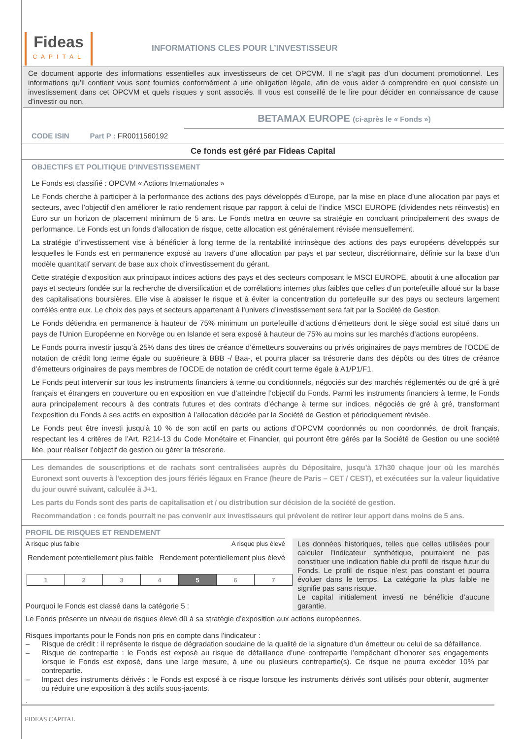Fideas
CAPITAL
INFORMATIONS CLES POUR L’INVESTISSEUR
Ce document apporte des informations essentielles aux investisseurs de cet OPCVM. Il ne s’agit pas d’un document promotionnel. Les informations qu’il contient vous sont fournies conformément à une obligation légale, afin de vous aider à comprendre en quoi consiste un investissement dans cet OPCVM et quels risques y sont associés. Il vous est conseillé de le lire pour décider en connaissance de cause d’investir ou non.
BETAMAX EUROPE (ci-après le « Fonds »)
CODE ISIN Part P : FR0011560192
Ce fonds est géré par Fideas Capital
OBJECTIFS ET POLITIQUE D’INVESTISSEMENT
Le Fonds est classifié : OPCVM « Actions Internationales »
Le Fonds cherche à participer à la performance des actions des pays développés d’Europe, par la mise en place d’une allocation par pays et secteurs, avec l’objectif d’en améliorer le ratio rendement risque par rapport à celui de l’indice MSCI EUROPE (dividendes nets réinvestis) en Euro sur un horizon de placement minimum de 5 ans. Le Fonds mettra en œuvre sa stratégie en concluant principalement des swaps de performance. Le Fonds est un fonds d’allocation de risque, cette allocation est généralement révisée mensuellement.
La stratégie d’investissement vise à bénéficier à long terme de la rentabilité intrinsèque des actions des pays européens développés sur lesquelles le Fonds est en permanence exposé au travers d’une allocation par pays et par secteur, discrétionnaire, définie sur la base d’un modèle quantitatif servant de base aux choix d’investissement du gérant.
Cette stratégie d’exposition aux principaux indices actions des pays et des secteurs composant le MSCI EUROPE, aboutit à une allocation par pays et secteurs fondée sur la recherche de diversification et de corrélations internes plus faibles que celles d’un portefeuille alloué sur la base des capitalisations boursières. Elle vise à abaisser le risque et à éviter la concentration du portefeuille sur des pays ou secteurs largement corrélés entre eux. Le choix des pays et secteurs appartenant à l’univers d’investissement sera fait par la Société de Gestion.
Le Fonds détiendra en permanence à hauteur de 75% minimum un portefeuille d’actions d’émetteurs dont le siège social est situé dans un pays de l’Union Européenne en Norvège ou en Islande et sera exposé à hauteur de 75% au moins sur les marchés d’actions européens.
Le Fonds pourra investir jusqu’à 25% dans des titres de créance d’émetteurs souverains ou privés originaires de pays membres de l’OCDE de notation de crédit long terme égale ou supérieure à BBB -/ Baa-, et pourra placer sa trésorerie dans des dépôts ou des titres de créance d’émetteurs originaires de pays membres de l’OCDE de notation de crédit court terme égale à A1/P1/F1.
Le Fonds peut intervenir sur tous les instruments financiers à terme ou conditionnels, négociés sur des marchés réglementés ou de gré à gré français et étrangers en couverture ou en exposition en vue d’atteindre l’objectif du Fonds. Parmi les instruments financiers à terme, le Fonds aura principalement recours à des contrats futures et des contrats d’échange à terme sur indices, négociés de gré à gré, transformant l’exposition du Fonds à ses actifs en exposition à l’allocation décidée par la Société de Gestion et périodiquement révisée.
Le Fonds peut être investi jusqu’à 10 % de son actif en parts ou actions d’OPCVM coordonnés ou non coordonnés, de droit français, respectant les 4 critères de l’Art. R214-13 du Code Monétaire et Financier, qui pourront être gérés par la Société de Gestion ou une société liée, pour réaliser l’objectif de gestion ou gérer la trésorerie.
Les demandes de souscriptions et de rachats sont centralisées auprès du Dépositaire, jusqu’à 17h30 chaque jour où les marchés Euronext sont ouverts à l'exception des jours fériés légaux en France (heure de Paris – CET / CEST), et exécutées sur la valeur liquidative du jour ouvré suivant, calculée à J+1.
Les parts du Fonds sont des parts de capitalisation et / ou distribution sur décision de la société de gestion.
Recommandation : ce fonds pourrait ne pas convenir aux investisseurs qui prévoient de retirer leur apport dans moins de 5 ans.
PROFIL DE RISQUES ET RENDEMENT
A risque plus faible A risque plus élevé
Rendement potentiellement plus faible Rendement potentiellement plus élevé
| 1 | 2 | 3 | 4 | 5 | 6 | 7 |
Pourquoi le Fonds est classé dans la catégorie 5 :
Les données historiques, telles que celles utilisées pour calculer l’indicateur synthétique, pourraient ne pas constituer une indication fiable du profil de risque futur du Fonds. Le profil de risque n’est pas constant et pourra évoluer dans le temps. La catégorie la plus faible ne signifie pas sans risque.
Le capital initialement investi ne bénéficie d’aucune garantie.
Le Fonds présente un niveau de risques élevé dû à sa stratégie d’exposition aux actions européennes.
Risques importants pour le Fonds non pris en compte dans l’indicateur :
– Risque de crédit : il représente le risque de dégradation soudaine de la qualité de la signature d’un émetteur ou celui de sa défaillance.
– Risque de contrepartie : le Fonds est exposé au risque de défaillance d’une contrepartie l’empêchant d’honorer ses engagements lorsque le Fonds est exposé, dans une large mesure, à une ou plusieurs contrepartie(s). Ce risque ne pourra excéder 10% par contrepartie.
– Impact des instruments dérivés : le Fonds est exposé à ce risque lorsque les instruments dérivés sont utilisés pour obtenir, augmenter ou réduire une exposition à des actifs sous-jacents.
.
FIDEAS CAPITAL